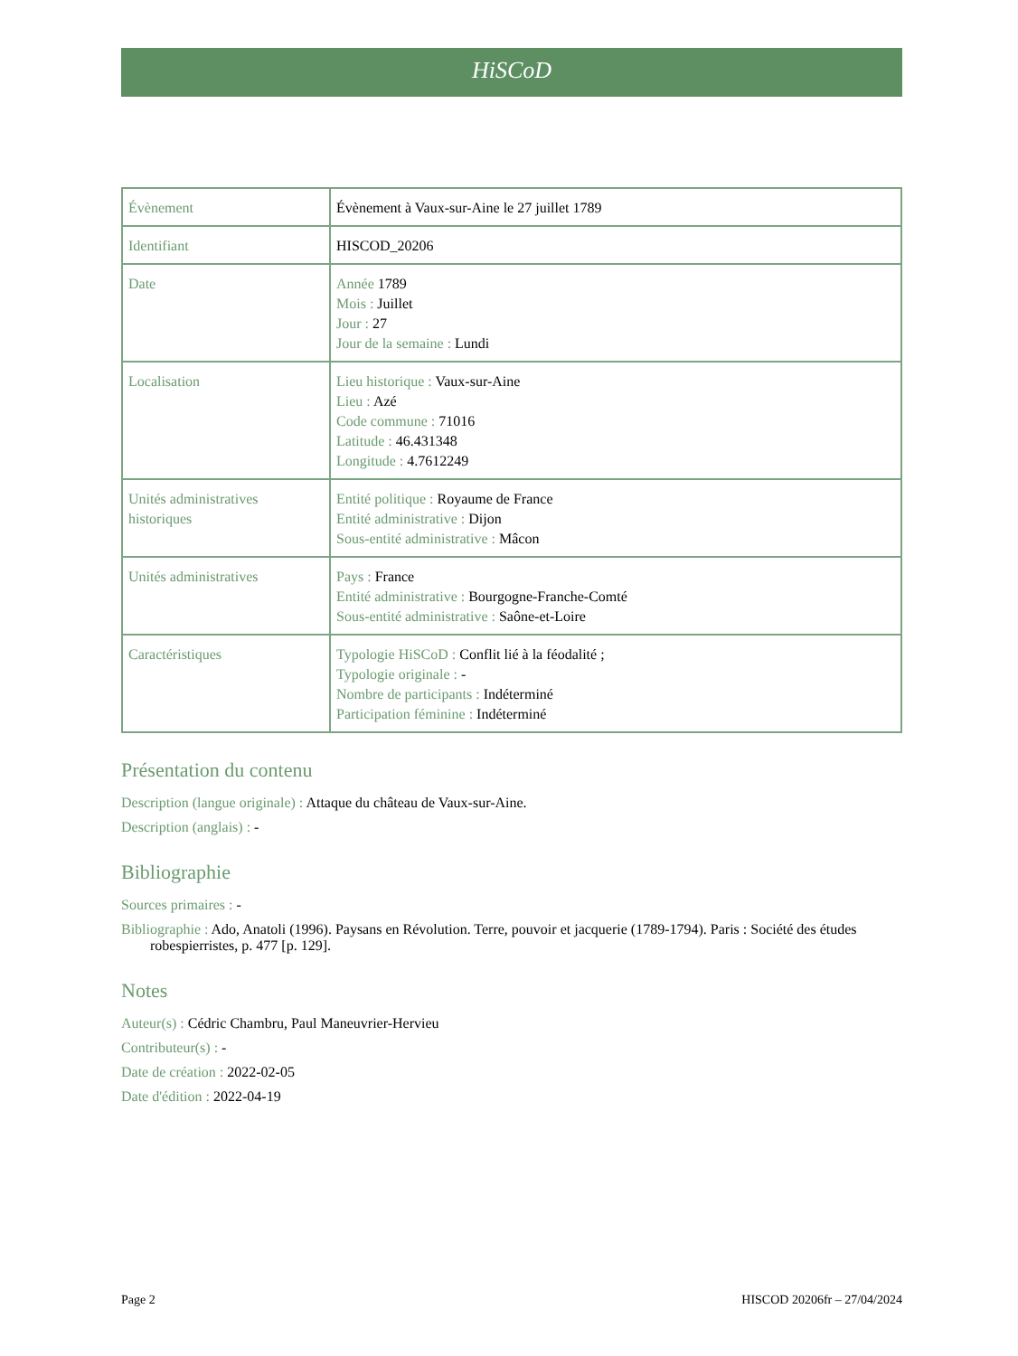HiSCoD
| Évènement | Évènement à Vaux-sur-Aine le 27 juillet 1789 |
| Identifiant | HISCOD_20206 |
| Date | Année 1789 Mois : Juillet Jour : 27 Jour de la semaine : Lundi |
| Localisation | Lieu historique : Vaux-sur-Aine Lieu : Azé Code commune : 71016 Latitude : 46.431348 Longitude : 4.7612249 |
| Unités administratives historiques | Entité politique : Royaume de France Entité administrative : Dijon Sous-entité administrative : Mâcon |
| Unités administratives | Pays : France Entité administrative : Bourgogne-Franche-Comté Sous-entité administrative : Saône-et-Loire |
| Caractéristiques | Typologie HiSCoD : Conflit lié à la féodalité ; Typologie originale : - Nombre de participants : Indéterminé Participation féminine : Indéterminé |
Présentation du contenu
Description (langue originale) : Attaque du château de Vaux-sur-Aine.
Description (anglais) : -
Bibliographie
Sources primaires : -
Bibliographie : Ado, Anatoli (1996). Paysans en Révolution. Terre, pouvoir et jacquerie (1789-1794). Paris : Société des études robespierristes, p. 477 [p. 129].
Notes
Auteur(s) : Cédric Chambru, Paul Maneuvrier-Hervieu
Contributeur(s) : -
Date de création : 2022-02-05
Date d'édition : 2022-04-19
Page 2 HISCOD 20206fr – 27/04/2024